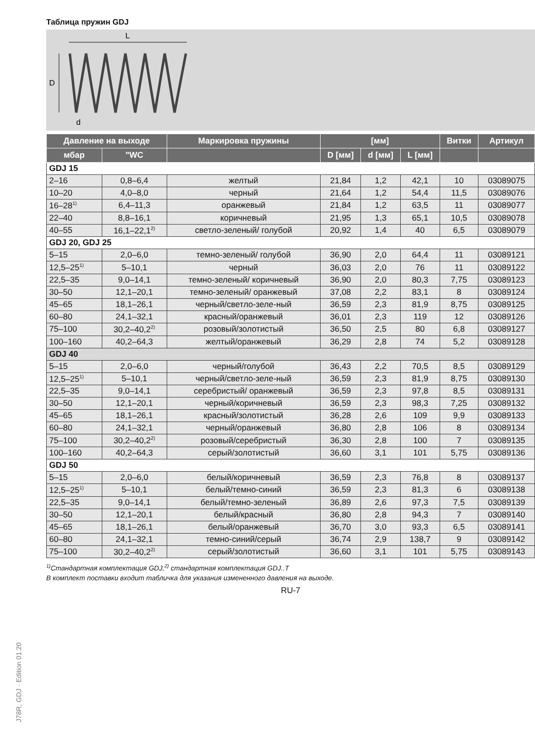Таблица пружин GDJ
L
D
d
| Давление на выходе | | Маркировка пружины | [мм] | | | Витки | Артикул |
| --- | --- | --- | --- | --- | --- | --- | --- |
| мбар | "WC | | D [мм] | d [мм] | L [мм] | | |
| GDJ 15 | | | | | | | |
| 2–16 | 0,8–6,4 | желтый | 21,84 | 1,2 | 42,1 | 10 | 03089075 |
| 10–20 | 4,0–8,0 | черный | 21,64 | 1,2 | 54,4 | 11,5 | 03089076 |
| 16–28<sup>1)</sup> | 6,4–11,3 | оранжевый | 21,84 | 1,2 | 63,5 | 11 | 03089077 |
| 22–40 | 8,8–16,1 | коричневый | 21,95 | 1,3 | 65,1 | 10,5 | 03089078 |
| 40–55 | 16,1–22,1<sup>2)</sup> | светло-зеленый/ голубой | 20,92 | 1,4 | 40 | 6,5 | 03089079 |
| GDJ 20, GDJ 25 | | | | | | | |
| 5–15 | 2,0–6,0 | темно-зеленый/ голубой | 36,90 | 2,0 | 64,4 | 11 | 03089121 |
| 12,5–25<sup>1)</sup> | 5–10,1 | черный | 36,03 | 2,0 | 76 | 11 | 03089122 |
| 22,5–35 | 9,0–14,1 | темно-зеленый/ коричневый | 36,90 | 2,0 | 80,3 | 7,75 | 03089123 |
| 30–50 | 12,1–20,1 | темно-зеленый/ оранжевый | 37,08 | 2,2 | 83,1 | 8 | 03089124 |
| 45–65 | 18,1–26,1 | черный/светло-зеле-ный | 36,59 | 2,3 | 81,9 | 8,75 | 03089125 |
| 60–80 | 24,1–32,1 | красный/оранжевый | 36,01 | 2,3 | 119 | 12 | 03089126 |
| 75–100 | 30,2–40,2<sup>2)</sup> | розовый/золотистый | 36,50 | 2,5 | 80 | 6,8 | 03089127 |
| 100–160 | 40,2–64,3 | желтый/оранжевый | 36,29 | 2,8 | 74 | 5,2 | 03089128 |
| GDJ 40 | | | | | | | |
| 5–15 | 2,0–6,0 | черный/голубой | 36,43 | 2,2 | 70,5 | 8,5 | 03089129 |
| 12,5–25<sup>1)</sup> | 5–10,1 | черный/светло-зеле-ный | 36,59 | 2,3 | 81,9 | 8,75 | 03089130 |
| 22,5–35 | 9,0–14,1 | серебристый/ оранжевый | 36,59 | 2,3 | 97,8 | 8,5 | 03089131 |
| 30–50 | 12,1–20,1 | черный/коричневый | 36,59 | 2,3 | 98,3 | 7,25 | 03089132 |
| 45–65 | 18,1–26,1 | красный/золотистый | 36,28 | 2,6 | 109 | 9,9 | 03089133 |
| 60–80 | 24,1–32,1 | черный/оранжевый | 36,80 | 2,8 | 106 | 8 | 03089134 |
| 75–100 | 30,2–40,2<sup>2)</sup> | розовый/серебристый | 36,30 | 2,8 | 100 | 7 | 03089135 |
| 100–160 | 40,2–64,3 | серый/золотистый | 36,60 | 3,1 | 101 | 5,75 | 03089136 |
| GDJ 50 | | | | | | | |
| 5–15 | 2,0–6,0 | белый/коричневый | 36,59 | 2,3 | 76,8 | 8 | 03089137 |
| 12,5–25<sup>1)</sup> | 5–10,1 | белый/темно-синий | 36,59 | 2,3 | 81,3 | 6 | 03089138 |
| 22,5–35 | 9,0–14,1 | белый/темно-зеленый | 36,89 | 2,6 | 97,3 | 7,5 | 03089139 |
| 30–50 | 12,1–20,1 | белый/красный | 36,80 | 2,8 | 94,3 | 7 | 03089140 |
| 45–65 | 18,1–26,1 | белый/оранжевый | 36,70 | 3,0 | 93,3 | 6,5 | 03089141 |
| 60–80 | 24,1–32,1 | темно-синий/серый | 36,74 | 2,9 | 138,7 | 9 | 03089142 |
| 75–100 | 30,2–40,2<sup>2)</sup> | серый/золотистый | 36,60 | 3,1 | 101 | 5,75 | 03089143 |
<sup>1)</sup> Стандартная комплектация GDJ,<sup>2)</sup> стандартная комплектация GDJ..T
В комплект поставки входит табличка для указания измененного давления на выходе.
RU-7
J78R, GDJ · Edition 01.20